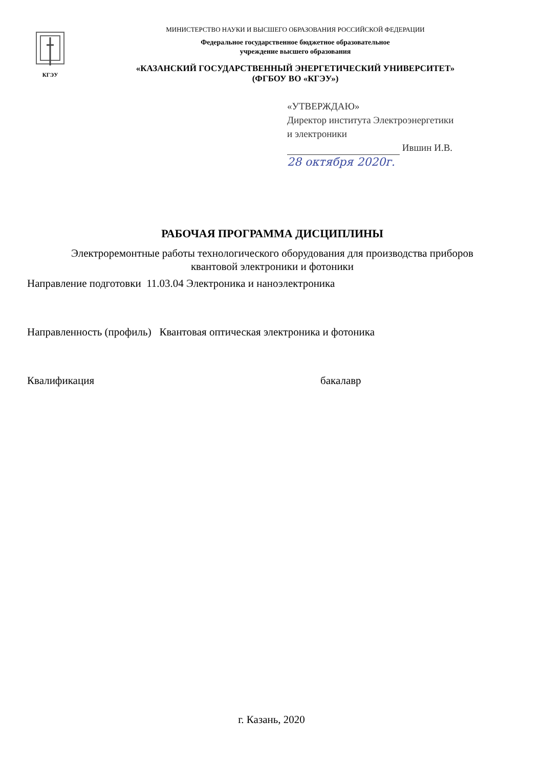КГЭУ
МИНИСТЕРСТВО НАУКИ И ВЫСШЕГО ОБРАЗОВАНИЯ РОССИЙСКОЙ ФЕДЕРАЦИИ
Федеральное государственное бюджетное образовательное
учреждение высшего образования
«КАЗАНСКИЙ ГОСУДАРСТВЕННЫЙ ЭНЕРГЕТИЧЕСКИЙ УНИВЕРСИТЕТ»
(ФГБОУ ВО «КГЭУ»)
«УТВЕРЖДАЮ»
Директор института Электроэнергетики
и электроники
Ившин И.В.
28 октября 2020г.
РАБОЧАЯ ПРОГРАММА ДИСЦИПЛИНЫ
Электроремонтные работы технологического оборудования для производства приборов
квантовой электроники и фотоники
Направление подготовки 11.03.04 Электроника и наноэлектроника
Направленность (профиль) Квантовая оптическая электроника и фотоника
Квалификация бакалавр
г. Казань, 2020